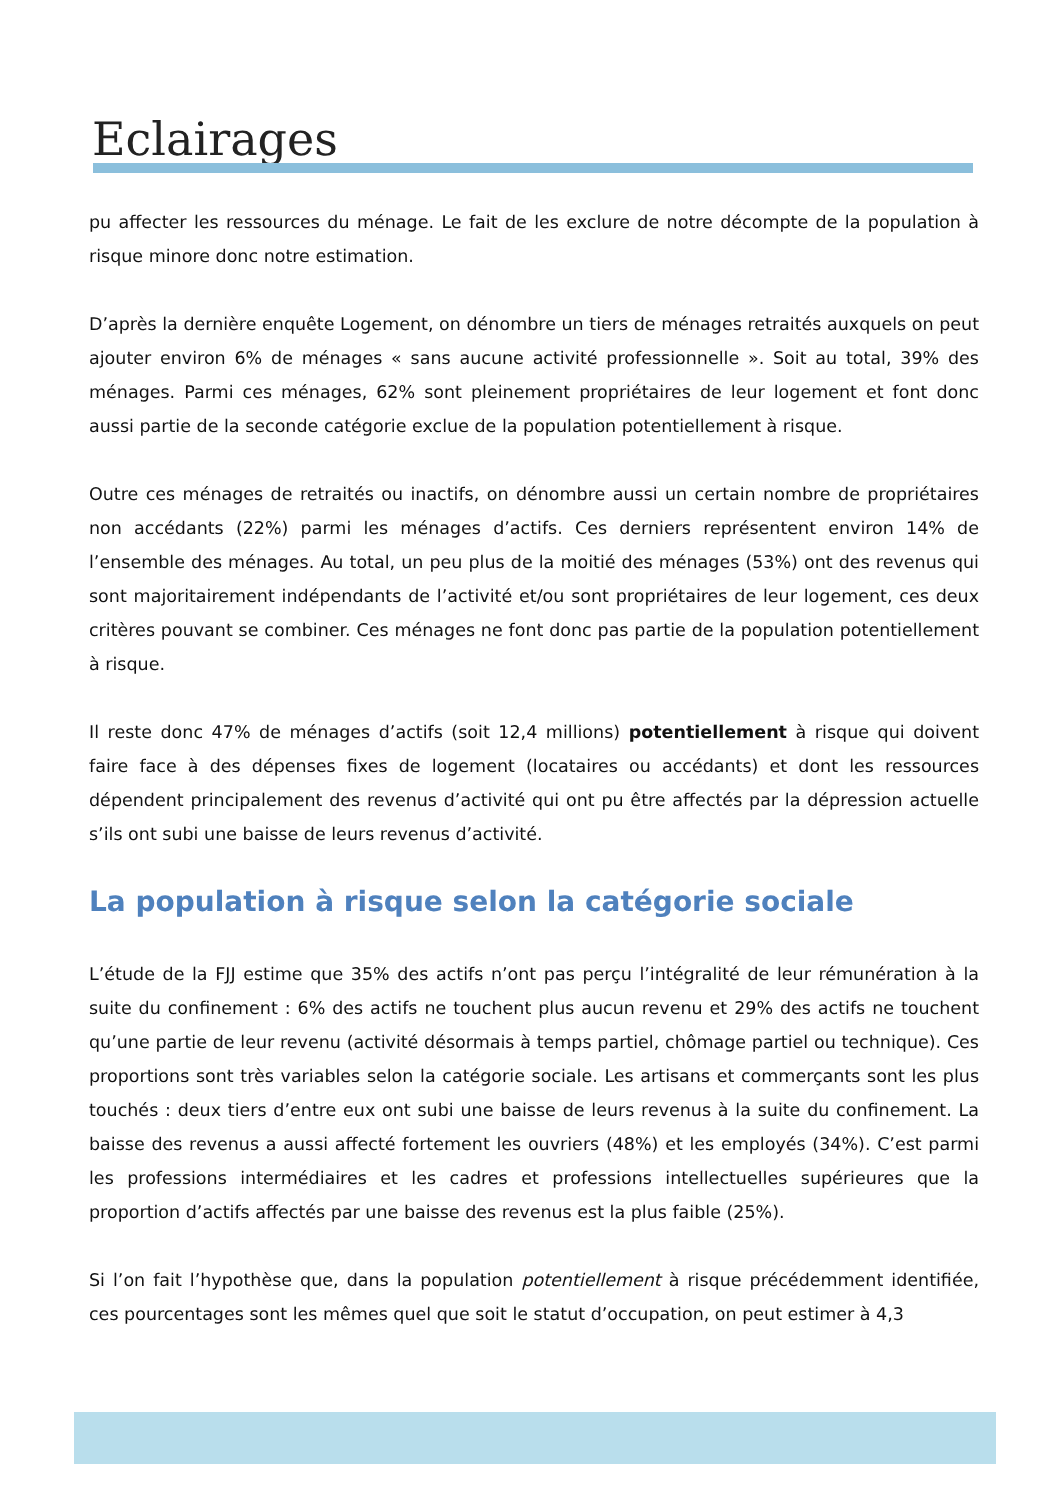Eclairages
pu affecter les ressources du ménage. Le fait de les exclure de notre décompte de la population à risque minore donc notre estimation.
D’après la dernière enquête Logement, on dénombre un tiers de ménages retraités auxquels on peut ajouter environ 6% de ménages « sans aucune activité professionnelle ». Soit au total, 39% des ménages. Parmi ces ménages, 62% sont pleinement propriétaires de leur logement et font donc aussi partie de la seconde catégorie exclue de la population potentiellement à risque.
Outre ces ménages de retraités ou inactifs, on dénombre aussi un certain nombre de propriétaires non accédants (22%) parmi les ménages d’actifs. Ces derniers représentent environ 14% de l’ensemble des ménages. Au total, un peu plus de la moitié des ménages (53%) ont des revenus qui sont majoritairement indépendants de l’activité et/ou sont propriétaires de leur logement, ces deux critères pouvant se combiner. Ces ménages ne font donc pas partie de la population potentiellement à risque.
Il reste donc 47% de ménages d’actifs (soit 12,4 millions) potentiellement à risque qui doivent faire face à des dépenses fixes de logement (locataires ou accédants) et dont les ressources dépendent principalement des revenus d’activité qui ont pu être affectés par la dépression actuelle s’ils ont subi une baisse de leurs revenus d’activité.
La population à risque selon la catégorie sociale
L’étude de la FJJ estime que 35% des actifs n’ont pas perçu l’intégralité de leur rémunération à la suite du confinement : 6% des actifs ne touchent plus aucun revenu et 29% des actifs ne touchent qu’une partie de leur revenu (activité désormais à temps partiel, chômage partiel ou technique). Ces proportions sont très variables selon la catégorie sociale. Les artisans et commerçants sont les plus touchés : deux tiers d’entre eux ont subi une baisse de leurs revenus à la suite du confinement. La baisse des revenus a aussi affecté fortement les ouvriers (48%) et les employés (34%). C’est parmi les professions intermédiaires et les cadres et professions intellectuelles supérieures que la proportion d’actifs affectés par une baisse des revenus est la plus faible (25%).
Si l’on fait l’hypothèse que, dans la population potentiellement à risque précédemment identifiée, ces pourcentages sont les mêmes quel que soit le statut d’occupation, on peut estimer à 4,3